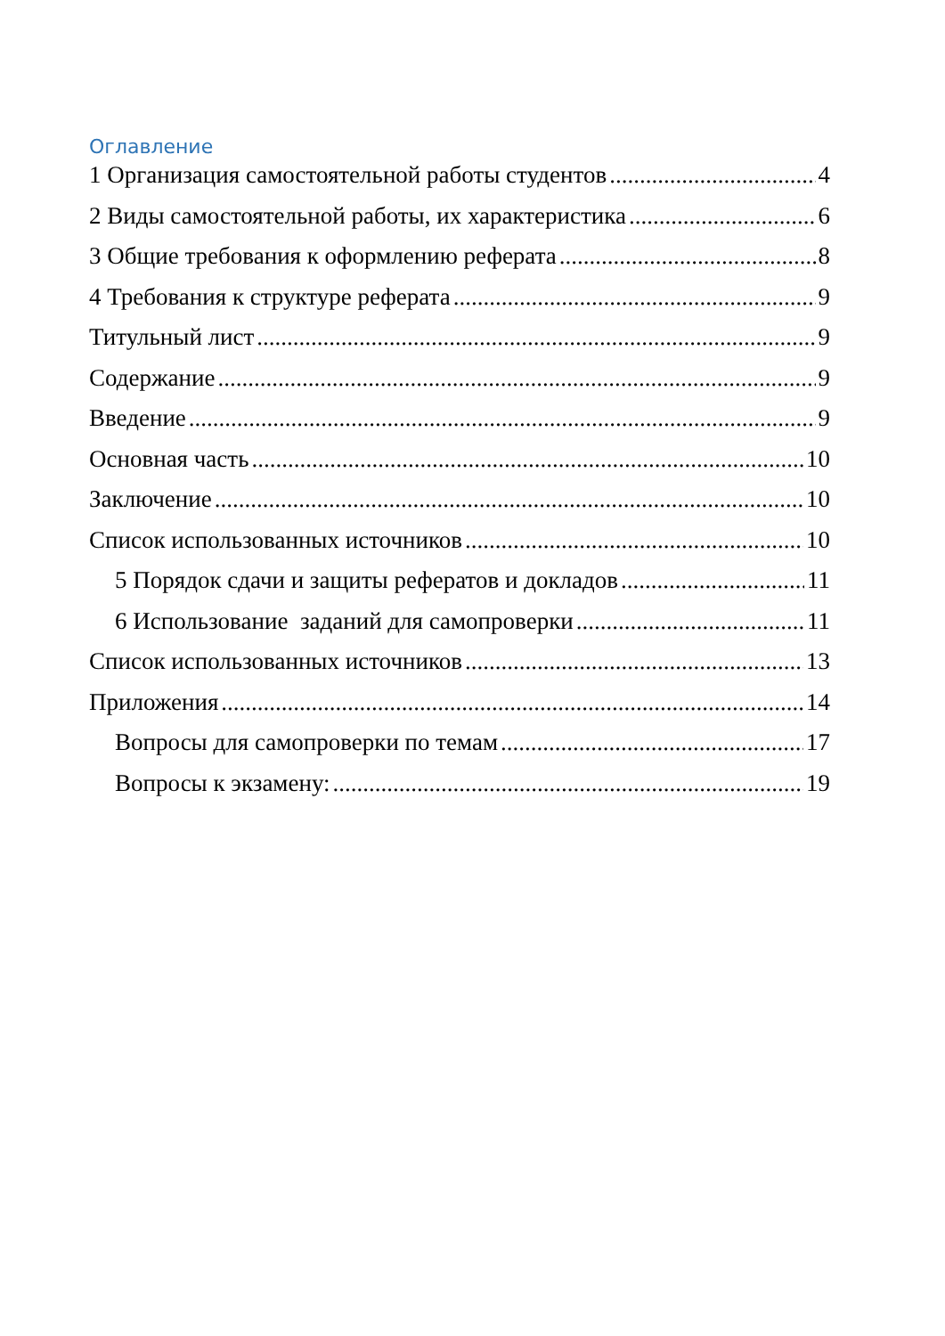Оглавление
1 Организация самостоятельной работы студентов 4
2 Виды самостоятельной работы, их характеристика 6
3 Общие требования к оформлению реферата 8
4 Требования к структуре реферата 9
Титульный лист 9
Содержание 9
Введение 9
Основная часть 10
Заключение 10
Список использованных источников 10
5 Порядок сдачи и защиты рефератов и докладов 11
6 Использование заданий для самопроверки 11
Список использованных источников 13
Приложения 14
Вопросы для самопроверки по темам 17
Вопросы к экзамену: 19